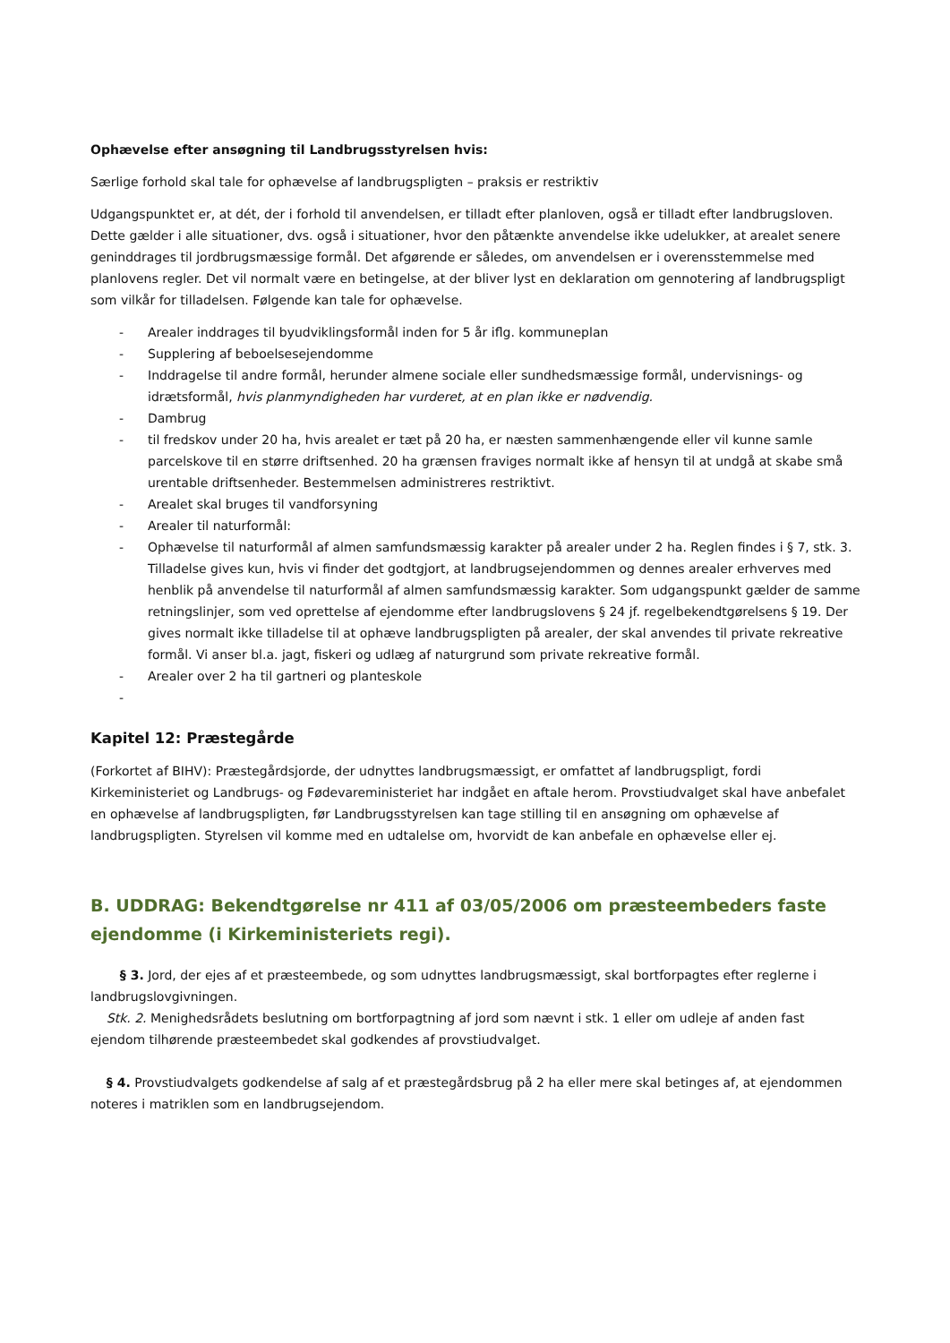Ophævelse efter ansøgning til Landbrugsstyrelsen hvis:
Særlige forhold skal tale for ophævelse af landbrugspligten – praksis er restriktiv
Udgangspunktet er, at dét, der i forhold til anvendelsen, er tilladt efter planloven, også er tilladt efter landbrugsloven. Dette gælder i alle situationer, dvs. også i situationer, hvor den påtænkte anvendelse ikke udelukker, at arealet senere geninddrages til jordbrugsmæssige formål. Det afgørende er således, om anvendelsen er i overensstemmelse med planlovens regler. Det vil normalt være en betingelse, at der bliver lyst en deklaration om gennotering af landbrugspligt som vilkår for tilladelsen. Følgende kan tale for ophævelse.
- Arealer inddrages til byudviklingsformål inden for 5 år iflg. kommuneplan
- Supplering af beboelsesejendomme
- Inddragelse til andre formål, herunder almene sociale eller sundhedsmæssige formål, undervisnings- og idrætsformål, hvis planmyndigheden har vurderet, at en plan ikke er nødvendig.
- Dambrug
- til fredskov under 20 ha, hvis arealet er tæt på 20 ha, er næsten sammenhængende eller vil kunne samle parcelskove til en større driftsenhed. 20 ha grænsen fraviges normalt ikke af hensyn til at undgå at skabe små urentable driftsenheder. Bestemmelsen administreres restriktivt.
- Arealet skal bruges til vandforsyning
- Arealer til naturformål:
- Ophævelse til naturformål af almen samfundsmæssig karakter på arealer under 2 ha. Reglen findes i § 7, stk. 3. Tilladelse gives kun, hvis vi finder det godtgjort, at landbrugsejendommen og dennes arealer erhverves med henblik på anvendelse til naturformål af almen samfundsmæssig karakter. Som udgangspunkt gælder de samme retningslinjer, som ved oprettelse af ejendomme efter landbrugslovens § 24 jf. regelbekendtgørelsens § 19. Der gives normalt ikke tilladelse til at ophæve landbrugspligten på arealer, der skal anvendes til private rekreative formål. Vi anser bl.a. jagt, fiskeri og udlæg af naturgrund som private rekreative formål.
- Arealer over 2 ha til gartneri og planteskole
-
Kapitel 12: Præstegårde
(Forkortet af BIHV): Præstegårdsjorde, der udnyttes landbrugsmæssigt, er omfattet af landbrugspligt, fordi Kirkeministeriet og Landbrugs- og Fødevareministeriet har indgået en aftale herom. Provstiudvalget skal have anbefalet en ophævelse af landbrugspligten, før Landbrugsstyrelsen kan tage stilling til en ansøgning om ophævelse af landbrugspligten. Styrelsen vil komme med en udtalelse om, hvorvidt de kan anbefale en ophævelse eller ej.
B. UDDRAG: Bekendtgørelse nr 411 af 03/05/2006 om præsteembeders faste ejendomme (i Kirkeministeriets regi).
§ 3. Jord, der ejes af et præsteembede, og som udnyttes landbrugsmæssigt, skal bortforpagtes efter reglerne i landbrugslovgivningen.
Stk. 2. Menighedsrådets beslutning om bortforpagtning af jord som nævnt i stk. 1 eller om udleje af anden fast ejendom tilhørende præsteembedet skal godkendes af provstiudvalget.
§ 4. Provstiudvalgets godkendelse af salg af et præstegårdsbrug på 2 ha eller mere skal betinges af, at ejendommen noteres i matriklen som en landbrugsejendom.